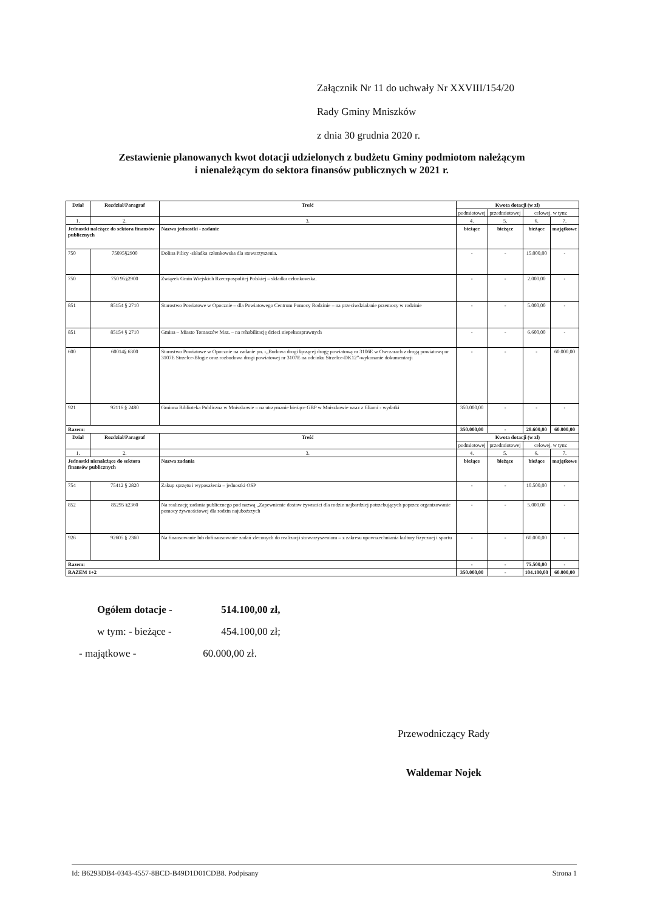Załącznik Nr 11 do uchwały Nr XXVIII/154/20
Rady Gminy Mniszków
z dnia 30 grudnia 2020 r.
Zestawienie planowanych kwot dotacji udzielonych z budżetu Gminy podmiotom należącym
i nienależącym do sektora finansów publicznych w 2021 r.
| Dział | Rozdział/Paragraf | Treść | Kwota dotacji (w zł) | | | |
| --- | --- | --- | --- | --- | --- | --- |
| | | | podmiotowej | przedmiotowej | celowej, w tym: | |
| 1. | 2. | 3. | 4. | 5. | 6. | 7. |
| Jednostki należące do sektora finansów publicznych | | Nazwa jednostki - zadanie | bieżące | bieżące | bieżące | majątkowe |
| 750 | 75095§2900 | Dolina Pilicy -składka członkowska dla stowarzyszenia. | - | - | 15.000,00 | - |
| 750 | 750 95§2900 | Związek Gmin Wiejskich Rzeczpospolitej Polskiej – składka członkowska. | - | - | 2.000,00 | - |
| 851 | 85154 § 2710 | Starostwo Powiatowe w Opocznie – dla Powiatowego Centrum Pomocy Rodzinie – na przeciwdziałanie przemocy w rodzinie | - | - | 5.000,00 | - |
| 851 | 85154 § 2710 | Gmina – Miasto Tomaszów Maz. – na rehabilitację dzieci niepełnosprawnych | - | - | 6.600,00 | - |
| 600 | 60014§ 6300 | Starostwo Powiatowe w Opocznie na zadanie pn. -„Budowa drogi łączącej drogę powiatową nr 3106E w Owczarach z drogą powiatową nr 3107E Strzelce-Błogie oraz rozbudowa drogi powiatowej nr 3107E na odcinku Strzelce-DK12”-wykonanie dokumentacji | - | - | - | 60.000,00 |
| 921 | 92116 § 2480 | Gminna Biblioteka Publiczna w Mniszkowie – na utrzymanie bieżące GBP w Mniszkowie wraz z filiami - wydatki | 350.000,00 | - | - | - |
| Razem: | | | 350.000,00 | - | 28.600,00 | 60.000,00 |
| Dział | Rozdział/Paragraf | Treść | Kwota dotacji (w zł) | | | |
| | | | podmiotowej | przedmiotowej | celowej, w tym: | |
| 1. | 2. | 3. | 4. | 5. | 6. | 7. |
| Jednostki nienależące do sektora finansów publicznych | | Nazwa zadania | bieżące | bieżące | bieżące | majątkowe |
| 754 | 75412 § 2820 | Zakup sprzętu i wyposażenia – jednostki OSP | - | - | 10.500,00 | - |
| 852 | 85295 §2360 | Na realizację zadania publicznego pod nazwą „Zapewnienie dostaw żywności dla rodzin najbardziej potrzebujących poprzez organizowanie pomocy żywnościowej dla rodzin najuboższych | - | - | 5.000,00 | - |
| 926 | 92605 § 2360 | Na finansowanie lub dofinansowanie zadań zleconych do realizacji stowarzyszeniom – z zakresu upowszechniania kultury fizycznej i sportu | - | - | 60.000,00 | - |
| Razem: | | | - | - | 75.500,00 | - |
| RAZEM 1+2 | | | 350.000,00 | - | 104.100,00 | 60.000,00 |
Ogółem dotacje - 514.100,00 zł,
w tym: - bieżące - 454.100,00 zł;
- majątkowe - 60.000,00 zł.
Przewodniczący Rady
Waldemar Nojek
Id: B6293DB4-0343-4557-8BCD-B49D1D01CDB8. Podpisany Strona 1